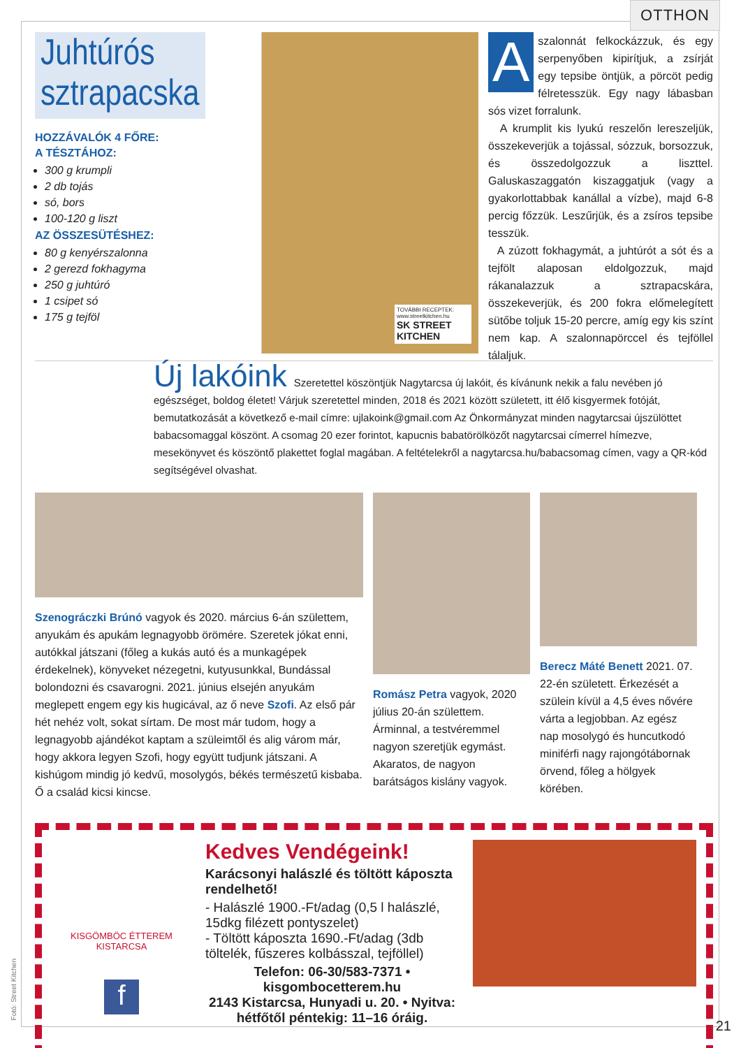OTTHON
Juhtúrós
sztrapacska
HOZZÁVALÓK 4 FŐRE:
A TÉSZTÁHOZ:
300 g krumpli
2 db tojás
só, bors
100-120 g liszt
AZ ÖSSZESÜTÉSHEZ:
80 g kenyérszalonna
2 gerezd fokhagyma
250 g juhtúró
1 csipet só
175 g tejföl
TOVÁBBI RECEPTEK:
www.streetkitchen.hu
SK STREET KITCHEN
Aszalonnát felkockázzuk, és egy serpenyőben kipirítjuk, a zsírját egy tepsibe öntjük, a pörcöt pedig félretesszük. Egy nagy lábasban sós vizet forralunk.
A krumplit kis lyukú reszelőn lereszeljük, összekeverjük a tojással, sózzuk, borsozzuk, és összedolgozzuk a liszttel. Galuskaszaggatón kiszaggatjuk (vagy a gyakorlottabbak kanállal a vízbe), majd 6-8 percig főzzük. Leszűrjük, és a zsíros tepsibe tesszük.
A zúzott fokhagymát, a juhtúrót a sót és a tejfölt alaposan eldolgozzuk, majd rákanalazzuk a sztrapacskára, összekeverjük, és 200 fokra előmelegített sütőbe toljuk 15-20 percre, amíg egy kis színt nem kap. A szalonnapörccel és tejföllel tálaljuk.
Új lakóink
Szeretettel köszöntjük Nagytarcsa új lakóit, és kívánunk nekik a falu nevében jó egészséget, boldog életet! Várjuk szeretettel minden, 2018 és 2021 között született, itt élő kisgyermek fotóját, bemutatkozását a következő e-mail címre: ujlakoink@gmail.com Az Önkormányzat minden nagytarcsai újszülöttet babacsomaggal köszönt. A csomag 20 ezer forintot, kapucnis babatörölközőt nagytarcsai címerrel hímezve, mesekönyvet és köszöntő plakettet foglal magában. A feltételekről a nagytarcsa.hu/babacsomag címen, vagy a QR-kód segítségével olvashat.
Szenográczki Brúnó vagyok és 2020. március 6-án születtem, anyukám és apukám legnagyobb örömére. Szeretek jókat enni, autókkal játszani (főleg a kukás autó és a munkagépek érdekelnek), könyveket nézegetni, kutyusunkkal, Bundással bolondozni és csavarogni. 2021. június elsején anyukám meglepett engem egy kis hugicával, az ő neve Szofi. Az első pár hét nehéz volt, sokat sírtam. De most már tudom, hogy a legnagyobb ajándékot kaptam a szüleimtől és alig várom már, hogy akkora legyen Szofi, hogy együtt tudjunk játszani. A kishúgom mindig jó kedvű, mosolygós, békés természetű kisbaba. Ő a család kicsi kincse.
Romász Petra vagyok, 2020 július 20-án születtem. Árminnal, a testvéremmel nagyon szeretjük egymást. Akaratos, de nagyon barátságos kislány vagyok.
Berecz Máté Benett 2021. 07. 22-én született. Érkezését a szülein kívül a 4,5 éves nővére várta a legjobban. Az egész nap mosolygó és huncutkodó miniférfi nagy rajongótábornak örvend, főleg a hölgyek körében.
KISGÖMBÖC ÉTTEREM
KISTARCSA
f
Kedves Vendégeink!
Karácsonyi halászlé és töltött káposzta rendelhető!
- Halászlé 1900.-Ft/adag (0,5 l halászlé, 15dkg filézett pontyszelet)
- Töltött káposzta 1690.-Ft/adag (3db töltelék, fűszeres kolbásszal, tejföllel)
Telefon: 06-30/583-7371 • kisgombocetterem.hu
2143 Kistarcsa, Hunyadi u. 20. • Nyitva: hétfőtől péntekig: 11–16 óráig.
Fotó: Street Kitchen
21